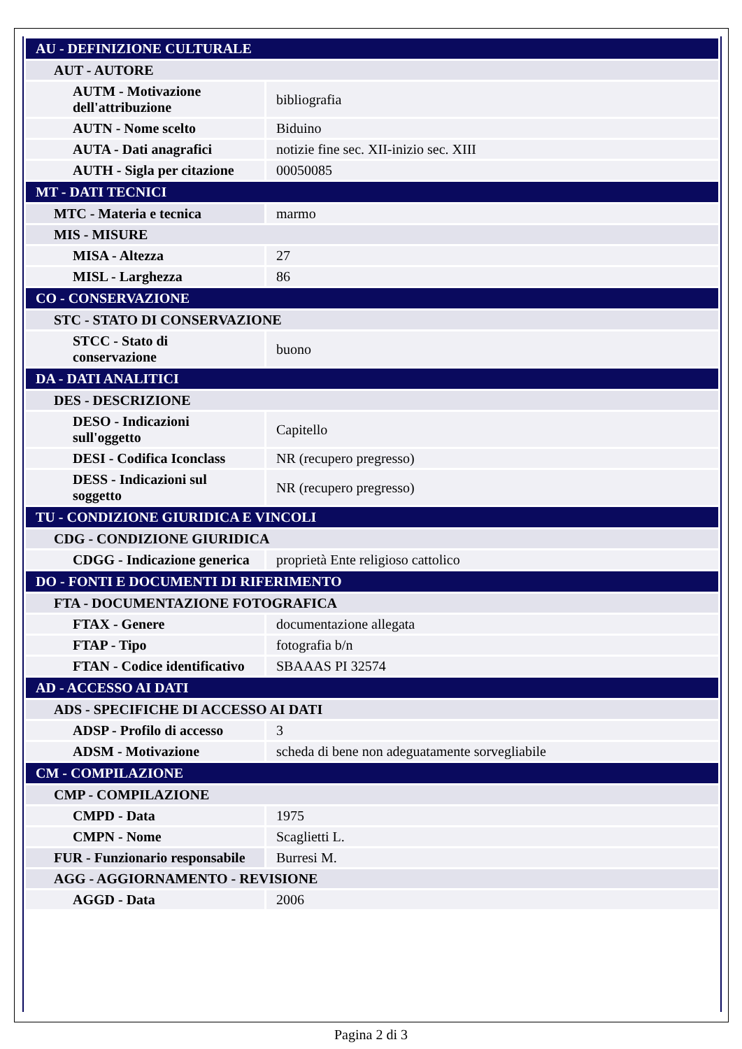| AU - DEFINIZIONE CULTURALE | |
| AUT - AUTORE | |
| AUTM - Motivazione dell'attribuzione | bibliografia |
| AUTN - Nome scelto | Biduino |
| AUTA - Dati anagrafici | notizie fine sec. XII-inizio sec. XIII |
| AUTH - Sigla per citazione | 00050085 |
| MT - DATI TECNICI | |
| MTC - Materia e tecnica | marmo |
| MIS - MISURE | |
| MISA - Altezza | 27 |
| MISL - Larghezza | 86 |
| CO - CONSERVAZIONE | |
| STC - STATO DI CONSERVAZIONE | |
| STCC - Stato di conservazione | buono |
| DA - DATI ANALITICI | |
| DES - DESCRIZIONE | |
| DESO - Indicazioni sull'oggetto | Capitello |
| DESI - Codifica Iconclass | NR (recupero pregresso) |
| DESS - Indicazioni sul soggetto | NR (recupero pregresso) |
| TU - CONDIZIONE GIURIDICA E VINCOLI | |
| CDG - CONDIZIONE GIURIDICA | |
| CDGG - Indicazione generica | proprietà Ente religioso cattolico |
| DO - FONTI E DOCUMENTI DI RIFERIMENTO | |
| FTA - DOCUMENTAZIONE FOTOGRAFICA | |
| FTAX - Genere | documentazione allegata |
| FTAP - Tipo | fotografia b/n |
| FTAN - Codice identificativo | SBAAAS PI 32574 |
| AD - ACCESSO AI DATI | |
| ADS - SPECIFICHE DI ACCESSO AI DATI | |
| ADSP - Profilo di accesso | 3 |
| ADSM - Motivazione | scheda di bene non adeguatamente sorvegliabile |
| CM - COMPILAZIONE | |
| CMP - COMPILAZIONE | |
| CMPD - Data | 1975 |
| CMPN - Nome | Scaglietti L. |
| FUR - Funzionario responsabile | Burresi M. |
| AGG - AGGIORNAMENTO - REVISIONE | |
| AGGD - Data | 2006 |
Pagina 2 di 3